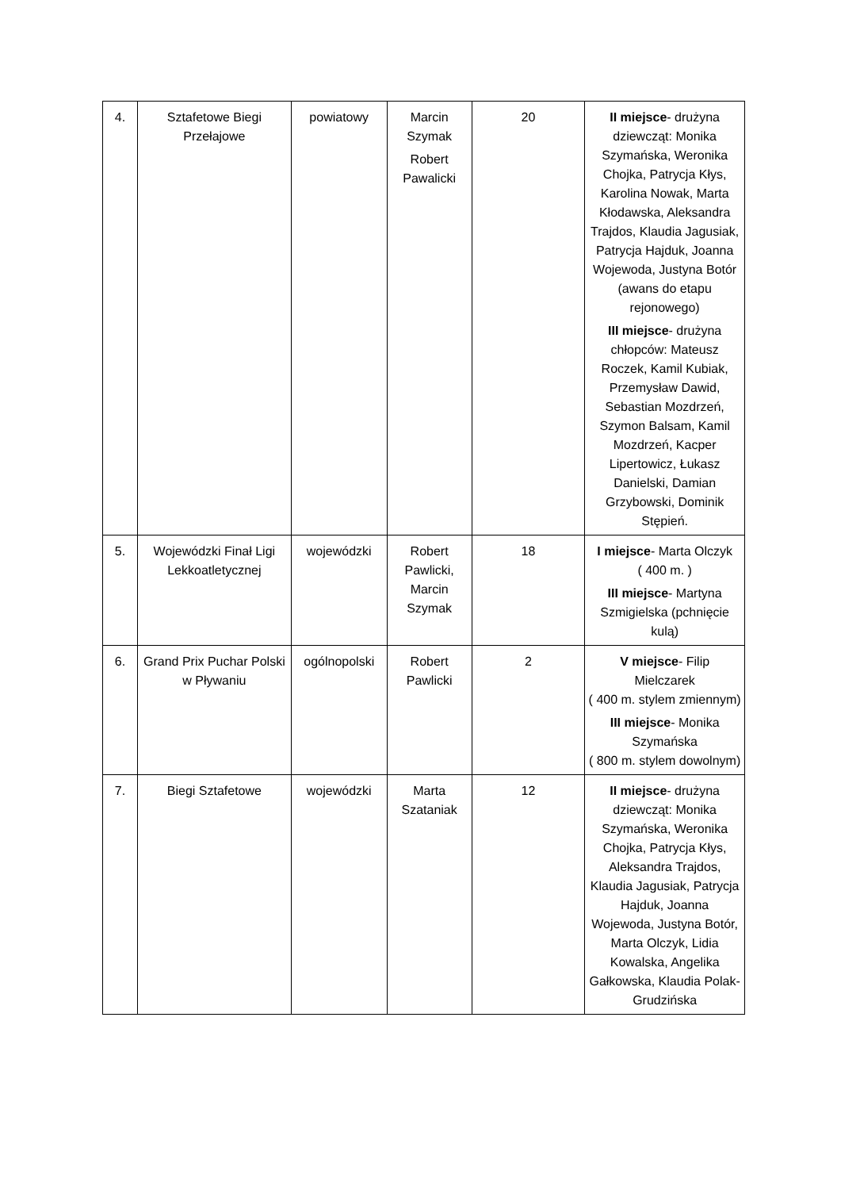| 4. | Sztafetowe Biegi Przełajowe | powiatowy | Marcin Szymak Robert Pawalicki | 20 | II miejsce - drużyna dziewcząt: Monika Szymańska, Weronika Chojka, Patrycja Kłys, Karolina Nowak, Marta Kłodawska, Aleksandra Trajdos, Klaudia Jagusiak, Patrycja Hajduk, Joanna Wojewoda, Justyna Botór (awans do etapu rejonowego) III miejsce - drużyna chłopców: Mateusz Roczek, Kamil Kubiak, Przemysław Dawid, Sebastian Mozdrzeń, Szymon Balsam, Kamil Mozdrzeń, Kacper Lipertowicz, Łukasz Danielski, Damian Grzybowski, Dominik Stępień. |
| 5. | Wojewódzki Finał Ligi Lekkoatletycznej | wojewódzki | Robert Pawlicki, Marcin Szymak | 18 | I miejsce - Marta Olczyk ( 400 m. ) III miejsce - Martyna Szmigielska (pchnięcie kulą) |
| 6. | Grand Prix Puchar Polski w Pływaniu | ogólnopolski | Robert Pawlicki | 2 | V miejsce - Filip Mielczarek ( 400 m. stylem zmiennym) III miejsce - Monika Szymańska ( 800 m. stylem dowolnym) |
| 7. | Biegi Sztafetowe | wojewódzki | Marta Szataniak | 12 | II miejsce - drużyna dziewcząt: Monika Szymańska, Weronika Chojka, Patrycja Kłys, Aleksandra Trajdos, Klaudia Jagusiak, Patrycja Hajduk, Joanna Wojewoda, Justyna Botór, Marta Olczyk, Lidia Kowalska, Angelika Gałkowska, Klaudia Polak- Grudzińska |